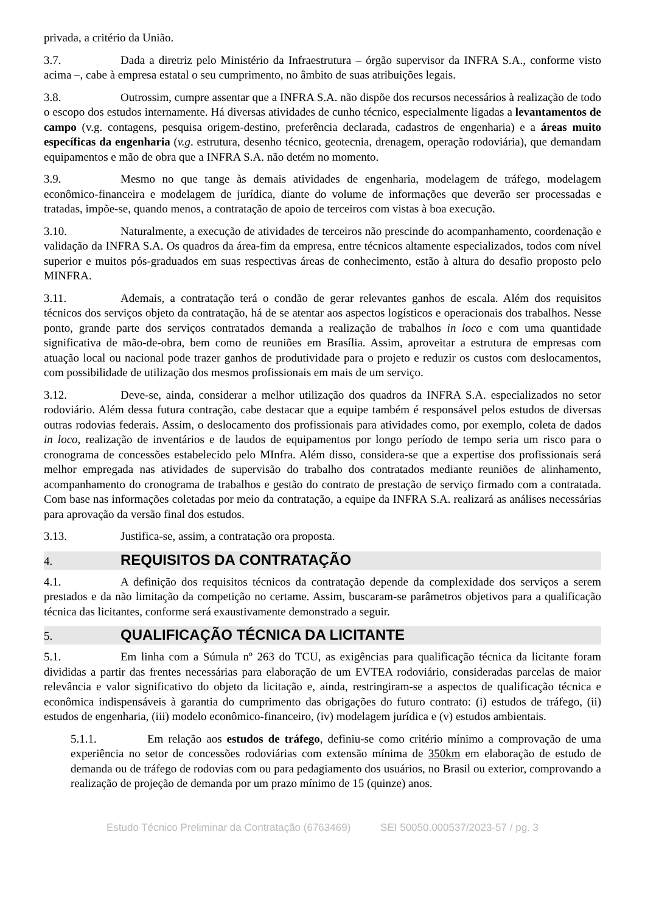privada, a critério da União.
3.7. Dada a diretriz pelo Ministério da Infraestrutura – órgão supervisor da INFRA S.A., conforme visto acima –, cabe à empresa estatal o seu cumprimento, no âmbito de suas atribuições legais.
3.8. Outrossim, cumpre assentar que a INFRA S.A. não dispõe dos recursos necessários à realização de todo o escopo dos estudos internamente. Há diversas atividades de cunho técnico, especialmente ligadas a levantamentos de campo (v.g. contagens, pesquisa origem-destino, preferência declarada, cadastros de engenharia) e a áreas muito específicas da engenharia (v.g. estrutura, desenho técnico, geotecnia, drenagem, operação rodoviária), que demandam equipamentos e mão de obra que a INFRA S.A. não detém no momento.
3.9. Mesmo no que tange às demais atividades de engenharia, modelagem de tráfego, modelagem econômico-financeira e modelagem de jurídica, diante do volume de informações que deverão ser processadas e tratadas, impõe-se, quando menos, a contratação de apoio de terceiros com vistas à boa execução.
3.10. Naturalmente, a execução de atividades de terceiros não prescinde do acompanhamento, coordenação e validação da INFRA S.A. Os quadros da área-fim da empresa, entre técnicos altamente especializados, todos com nível superior e muitos pós-graduados em suas respectivas áreas de conhecimento, estão à altura do desafio proposto pelo MINFRA.
3.11. Ademais, a contratação terá o condão de gerar relevantes ganhos de escala. Além dos requisitos técnicos dos serviços objeto da contratação, há de se atentar aos aspectos logísticos e operacionais dos trabalhos. Nesse ponto, grande parte dos serviços contratados demanda a realização de trabalhos in loco e com uma quantidade significativa de mão-de-obra, bem como de reuniões em Brasília. Assim, aproveitar a estrutura de empresas com atuação local ou nacional pode trazer ganhos de produtividade para o projeto e reduzir os custos com deslocamentos, com possibilidade de utilização dos mesmos profissionais em mais de um serviço.
3.12. Deve-se, ainda, considerar a melhor utilização dos quadros da INFRA S.A. especializados no setor rodoviário. Além dessa futura contração, cabe destacar que a equipe também é responsável pelos estudos de diversas outras rodovias federais. Assim, o deslocamento dos profissionais para atividades como, por exemplo, coleta de dados in loco, realização de inventários e de laudos de equipamentos por longo período de tempo seria um risco para o cronograma de concessões estabelecido pelo MInfra. Além disso, considera-se que a expertise dos profissionais será melhor empregada nas atividades de supervisão do trabalho dos contratados mediante reuniões de alinhamento, acompanhamento do cronograma de trabalhos e gestão do contrato de prestação de serviço firmado com a contratada. Com base nas informações coletadas por meio da contratação, a equipe da INFRA S.A. realizará as análises necessárias para aprovação da versão final dos estudos.
3.13. Justifica-se, assim, a contratação ora proposta.
4. REQUISITOS DA CONTRATAÇÃO
4.1. A definição dos requisitos técnicos da contratação depende da complexidade dos serviços a serem prestados e da não limitação da competição no certame. Assim, buscaram-se parâmetros objetivos para a qualificação técnica das licitantes, conforme será exaustivamente demonstrado a seguir.
5. QUALIFICAÇÃO TÉCNICA DA LICITANTE
5.1. Em linha com a Súmula nº 263 do TCU, as exigências para qualificação técnica da licitante foram divididas a partir das frentes necessárias para elaboração de um EVTEA rodoviário, consideradas parcelas de maior relevância e valor significativo do objeto da licitação e, ainda, restringiram-se a aspectos de qualificação técnica e econômica indispensáveis à garantia do cumprimento das obrigações do futuro contrato: (i) estudos de tráfego, (ii) estudos de engenharia, (iii) modelo econômico-financeiro, (iv) modelagem jurídica e (v) estudos ambientais.
5.1.1. Em relação aos estudos de tráfego, definiu-se como critério mínimo a comprovação de uma experiência no setor de concessões rodoviárias com extensão mínima de 350km em elaboração de estudo de demanda ou de tráfego de rodovias com ou para pedagiamento dos usuários, no Brasil ou exterior, comprovando a realização de projeção de demanda por um prazo mínimo de 15 (quinze) anos.
Estudo Técnico Preliminar da Contratação (6763469) SEI 50050.000537/2023-57 / pg. 3